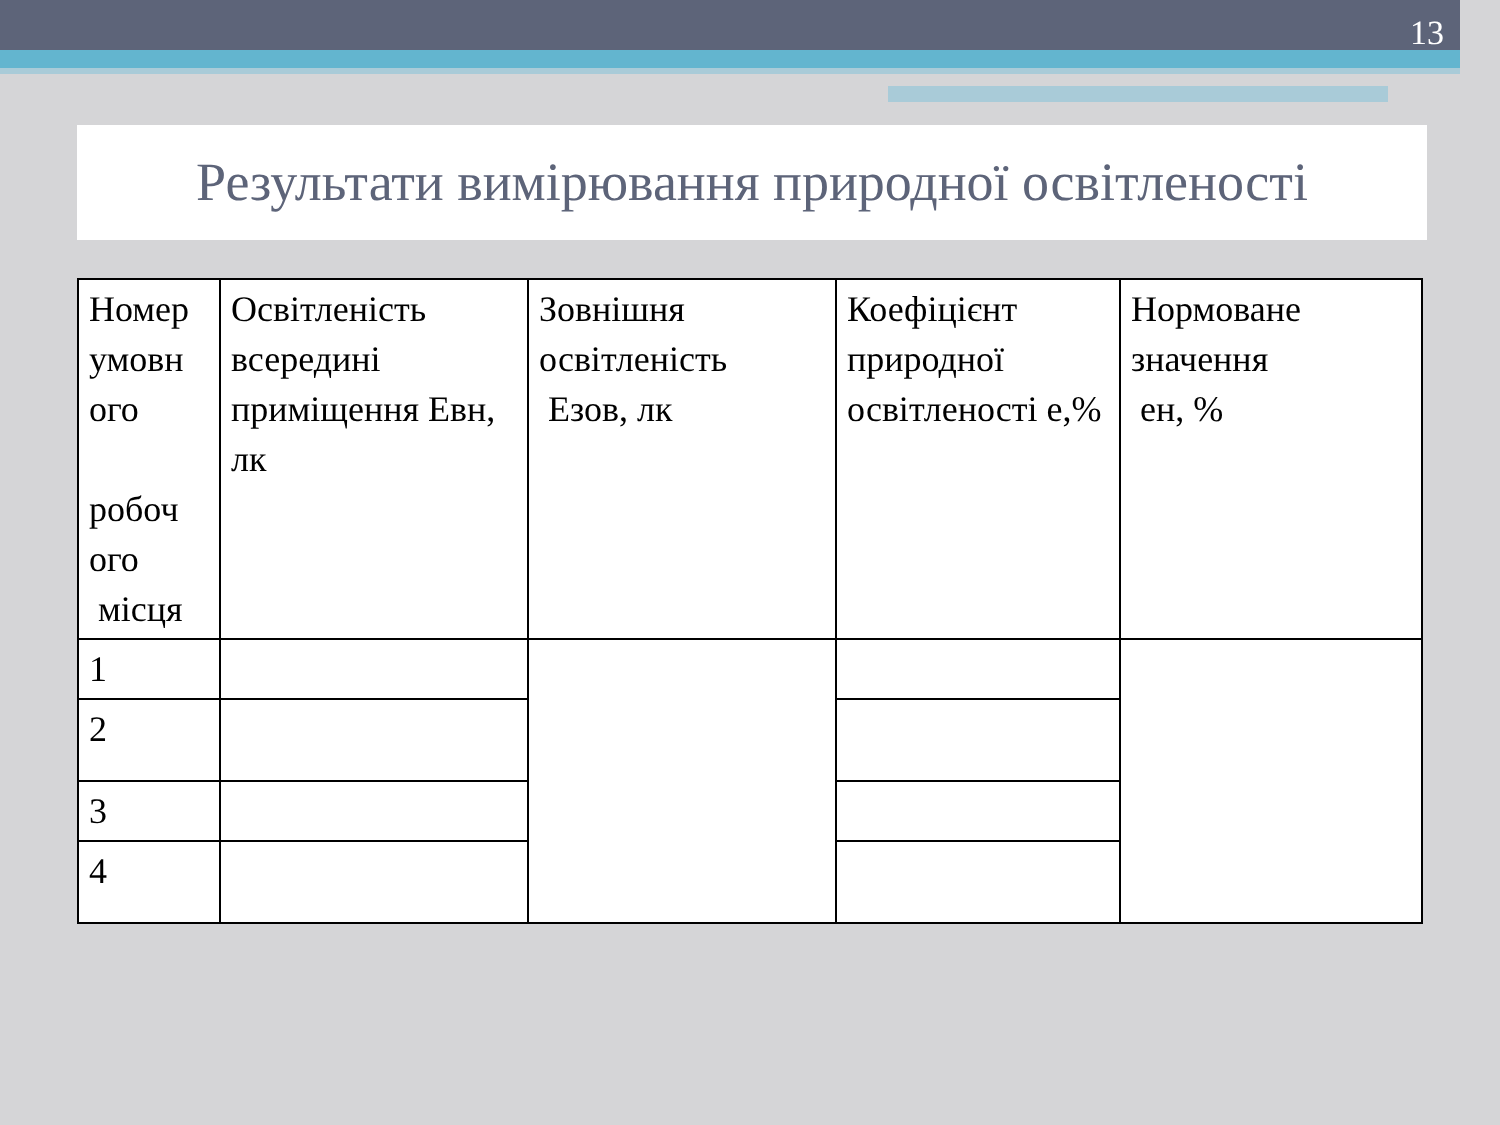13
Результати вимірювання природної освітленості
| Номер умовн ого робоч ого місця | Освітленість всередині приміщення Евн, лк | Зовнішня освітленість Езов, лк | Коефіцієнт природної освітленості е,% | Нормоване значення ен, % |
| --- | --- | --- | --- | --- |
| 1 | | | | |
| 2 | | | | |
| 3 | | | | |
| 4 | | | | |